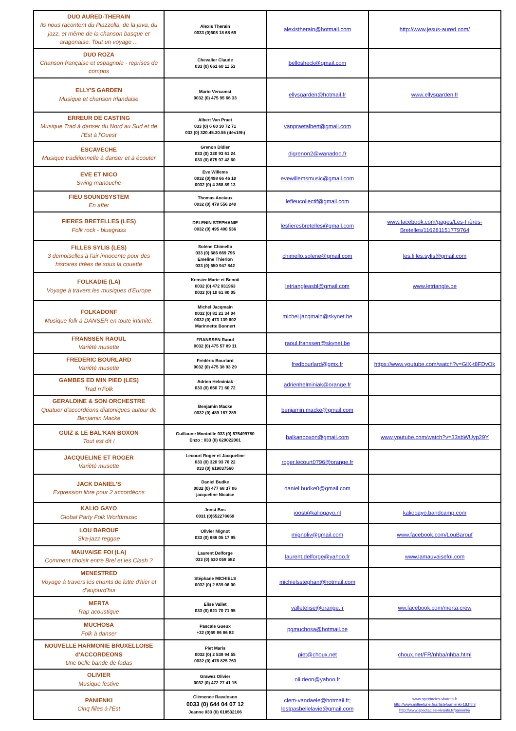| DUO AURED-THERAIN Ils nous racontent du Piazzolla, de la java, du jazz, et même de la chanson basque et aragonaise. Tout un voyage ... | Alexis Therain 0033 (0)608 18 68 69 | alexistherain@hotmail.com | http://www.jesus-aured.com/ |
| DUO ROZA Chanson française et espagnole - reprises de compos | Chevalier Claude 033 (0) 661 60 11 53 | bellosheck@gmail.com | |
| ELLY'S GARDEN Musique et chanson Irlandaise | Mario Vercamst 0032 (0) 475 95 66 33 | ellysgarden@hotmail.fr | www.ellysgarden.fr |
| ERREUR DE CASTING Musique Trad à danser du Nord au Sud et de l'Est à l'Ouest | Albert Van Praet 033 (0) 6 60 30 72 71 033 (0) 320.45.30.55 (dès19h) | vanpraetalbert@gmail.com | |
| ESCAVECHE Musique traditionnelle à danser et à écouter | Grenon Didier 033 (0) 320 93 61 24 033 (0) 675 97 42 60 | digrenon2@wanadoo.fr | |
| EVE ET NICO Swing manouche | Eve Willems 0032 (0)498 66 46 10 0032 (0) 4 368 89 13 | evewillemsmusic@gmail.com | |
| FIEU SOUNDSYSTEM En after | Thomas Anciaux 0032 (0) 479 556 240 | lefieucollectif@gmail.com | |
| FIERES BRETELLES (LES) Folk rock - bluegrass | DELENIN STEPHANIE 0032 (0) 495 400 536 | lesfieresbretelles@gmail.com | www.facebook.com/pages/Les-Fières-Bretelles/116281151779764 |
| FILLES SYLIS (LES) 3 demoiselles à l'air innocente pour des histoires tirées de sous la couette | Solène Chimello 033 (0) 686 669 796 Emeline Thierion 033 (0) 650 947 842 | chimello.solene@gmail.com | les.filles.sylis@gmail.com |
| FOLKADIE (LA) Voyage à travers les musiques d'Europe | Kensier Marie et Benoit 0032 (0) 472 931963 0032 (0) 10 61 80 05 | letriangleasbl@gmail.com | www.letriangle.be |
| FOLKADONF Musique folk à DANSER en toute intimité. | Michel Jacqmain 0032 (0) 81 21 34 04 0032 (0) 473 139 602 Marinnette Bonnert | michel.jacqmain@skynet.be | |
| FRANSSEN RAOUL Variété musette | FRANSSEN Raoul 0032 (0) 475 57 89 11 | raoul.franssen@skynet.be | |
| FREDERIC BOURLARD Variété musette | Frédéric Bourlard 0032 (0) 475 38 93 29 | fredbourlard@gmx.fr | https://www.youtube.com/watch?v=GlX-t8FDyOk |
| GAMBES ED MIN PIED (LES) Trad n'Folk | Adrien Helminiak 033 (0) 660 71 60 72 | adrienhelminiak@orange.fr | |
| GERALDINE & SON ORCHESTRE Quatuor d'accordéons diatoniques autour de Benjamin Macke | Benjamin Macke 0032 (0) 489 167 289 | benjamin.macke@gmail.com | |
| GUIZ & LE BAL'KAN BOXON Tout est dit ! | Guillaune Montoille 033 (0) 675499780 Enzo : 033 (0) 629022001 | balkanboxon@gmail.com | www.youtube.com/watch?v=33sbWUyp29Y |
| JACQUELINE ET ROGER Variété musette | Lecourt Roger et Jacqueline 033 (0) 320 93 76 22 033 (0) 619037560 | roger.lecourt0796@orange.fr | |
| JACK DANIEL'S Expression libre pour 2 accordéons | Daniel Budke 0032 (0) 477 68 37 06 jacqueline Nicaise | daniel.budke0@gmail.com | |
| KALIO GAYO Global Party Folk Worldmusic | Joost Bos 0031 (0)652278669 | joost@kaliogayo.nl | kaliogayo.bandcamp.com |
| LOU BAROUF Ska-jazz reggae | Olivier Mignot 033 (0) 686 05 17 95 | mignoliv@gmail.com | www.facebook.com/LouBarouf |
| MAUVAISE FOI (LA) Comment choisir entre Brel et les Clash ? | Laurent Delforge 033 (0) 630 058 582 | laurent.delforge@yahoo.fr | www.lamauvaisefoi.com |
| MENESTRED Voyage à travers les chants de lutte d'hier et d'aujourd'hui | Stéphane MICHIELS 0032 (0) 2 539 06 00 | michielsstephan@hotmail.com | |
| MERTA Rap acoustique | Elise Vallet 033 (0) 621 70 71 95 | valletelise@orange.fr | ww.facebook.com/merta.crew |
| MUCHOSA Folk à danser | Pascale Gueux +32 (0)69 86 86 82 | pgmuchosa@hotmail.be | |
| NOUVELLE HARMONIE BRUXELLOISE d'ACCORDEONS Une belle bande de fadas | Piet Maris 0032 (0) 2 538 94 55 0032 (0) 478 825 763 | piet@choux.net | choux.net/FR/nhba/nhba.html |
| OLIVIER Musique festive | Grawez Olivier 0032 (0) 472 27 41 15 | oli.deon@yahoo.fr | |
| PANIENKI Cinq filles à l'Est | Clémence Ravaloson 0033 (0) 644 04 07 12 Jeanne 033 (0) 618532106 | clem-vandaele@hotmail.fr; lestpasbellelavie@gmail.com | www.spectacles-vivants.fr http://www.milleetune.fr/artiste/panienki-18.html http://www.spectacles-vivants.fr/panienki/ |